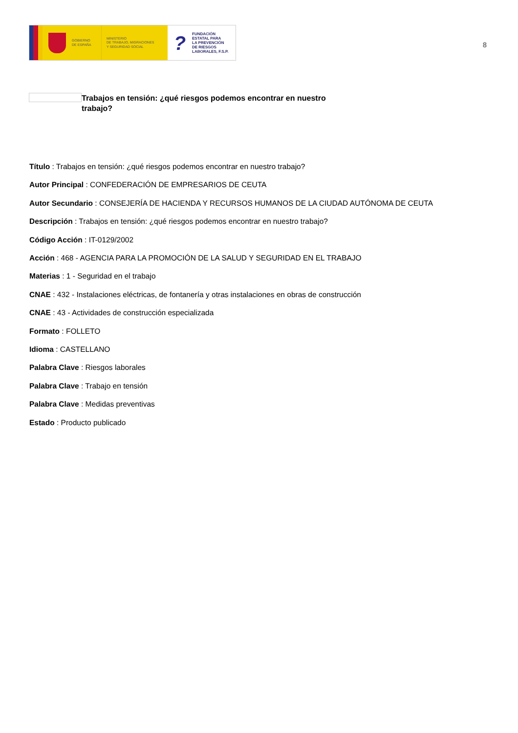GOBIERNO
DE ESPAÑA
MINISTERIO
DE TRABAJO, MIGRACIONES
Y SEGURIDAD SOCIAL
?
FUNDACIÓN
ESTATAL PARA
LA PREVENCIÓN
DE RIESGOS
LABORALES, F.S.P.
8
Trabajos en tensión: ¿qué riesgos podemos encontrar en nuestro trabajo?
Título : Trabajos en tensión: ¿qué riesgos podemos encontrar en nuestro trabajo?
Autor Principal : CONFEDERACIÓN DE EMPRESARIOS DE CEUTA
Autor Secundario : CONSEJERÍA DE HACIENDA Y RECURSOS HUMANOS DE LA CIUDAD AUTÓNOMA DE CEUTA
Descripción : Trabajos en tensión: ¿qué riesgos podemos encontrar en nuestro trabajo?
Código Acción : IT-0129/2002
Acción : 468 - AGENCIA PARA LA PROMOCIÓN DE LA SALUD Y SEGURIDAD EN EL TRABAJO
Materias : 1 - Seguridad en el trabajo
CNAE : 432 - Instalaciones eléctricas, de fontanería y otras instalaciones en obras de construcción
CNAE : 43 - Actividades de construcción especializada
Formato : FOLLETO
Idioma : CASTELLANO
Palabra Clave : Riesgos laborales
Palabra Clave : Trabajo en tensión
Palabra Clave : Medidas preventivas
Estado : Producto publicado